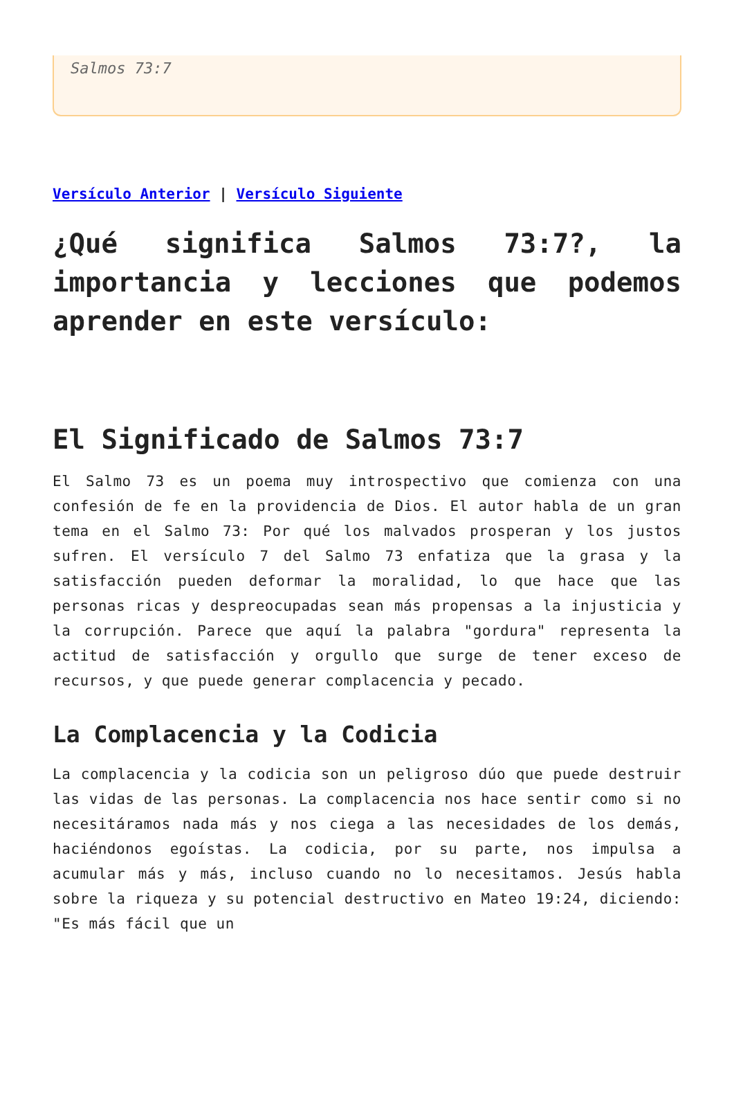Salmos 73:7
Versículo Anterior | Versículo Siguiente
¿Qué significa Salmos 73:7?, la importancia y lecciones que podemos aprender en este versículo:
El Significado de Salmos 73:7
El Salmo 73 es un poema muy introspectivo que comienza con una confesión de fe en la providencia de Dios. El autor habla de un gran tema en el Salmo 73: Por qué los malvados prosperan y los justos sufren. El versículo 7 del Salmo 73 enfatiza que la grasa y la satisfacción pueden deformar la moralidad, lo que hace que las personas ricas y despreocupadas sean más propensas a la injusticia y la corrupción. Parece que aquí la palabra "gordura" representa la actitud de satisfacción y orgullo que surge de tener exceso de recursos, y que puede generar complacencia y pecado.
La Complacencia y la Codicia
La complacencia y la codicia son un peligroso dúo que puede destruir las vidas de las personas. La complacencia nos hace sentir como si no necesitáramos nada más y nos ciega a las necesidades de los demás, haciéndonos egoístas. La codicia, por su parte, nos impulsa a acumular más y más, incluso cuando no lo necesitamos. Jesús habla sobre la riqueza y su potencial destructivo en Mateo 19:24, diciendo: "Es más fácil que un